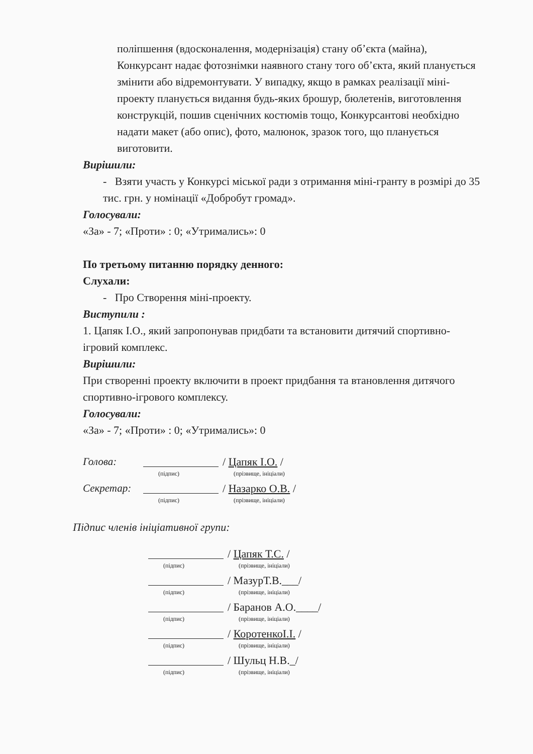поліпшення (вдосконалення, модернізація) стану об’єкта (майна), Конкурсант надає фотознімки наявного стану того об’єкта, який планується змінити або відремонтувати. У випадку, якщо в рамках реалізації міні-проекту планується видання будь-яких брошур, бюлетенів, виготовлення конструкцій, пошив сценічних костюмів тощо, Конкурсантові необхідно надати макет (або опис), фото, малюнок, зразок того, що планується виготовити.
Вирішили:
- Взяти участь у Конкурсі міської ради з отримання міні-гранту в розмірі до 35 тис. грн. у номінації «Добробут громад».
Голосували:
«За» - 7; «Проти» : 0; «Утримались»: 0
По третьому питанню порядку денного:
Слухали:
- Про Створення міні-проекту.
Виступили :
1. Цапяк І.О., який запропонував придбати та встановити дитячий спортивно-ігровий комплекс.
Вирішили:
При створенні проекту включити в проект придбання та втановлення дитячого спортивно-ігрового комплексу.
Голосували:
«За» - 7; «Проти» : 0; «Утримались»: 0
Голова: / Цапяк І.О. /
(підпис) (прізвище, ініціали)
Секретар: / Назарко О.В. /
(підпис) (прізвище, ініціали)
Підпис членів ініціативної групи:
/ Цапяк Т.С. /
(підпис) (прізвище, ініціали)
/ МазурТ.В.___/
(підпис) (прізвище, ініціали)
/ Баранов А.О.____/
(підпис) (прізвище, ініціали)
/ КоротенкоІ.І. /
(підпис) (прізвище, ініціали)
/ Шульц Н.В._/
(підпис) (прізвище, ініціали)